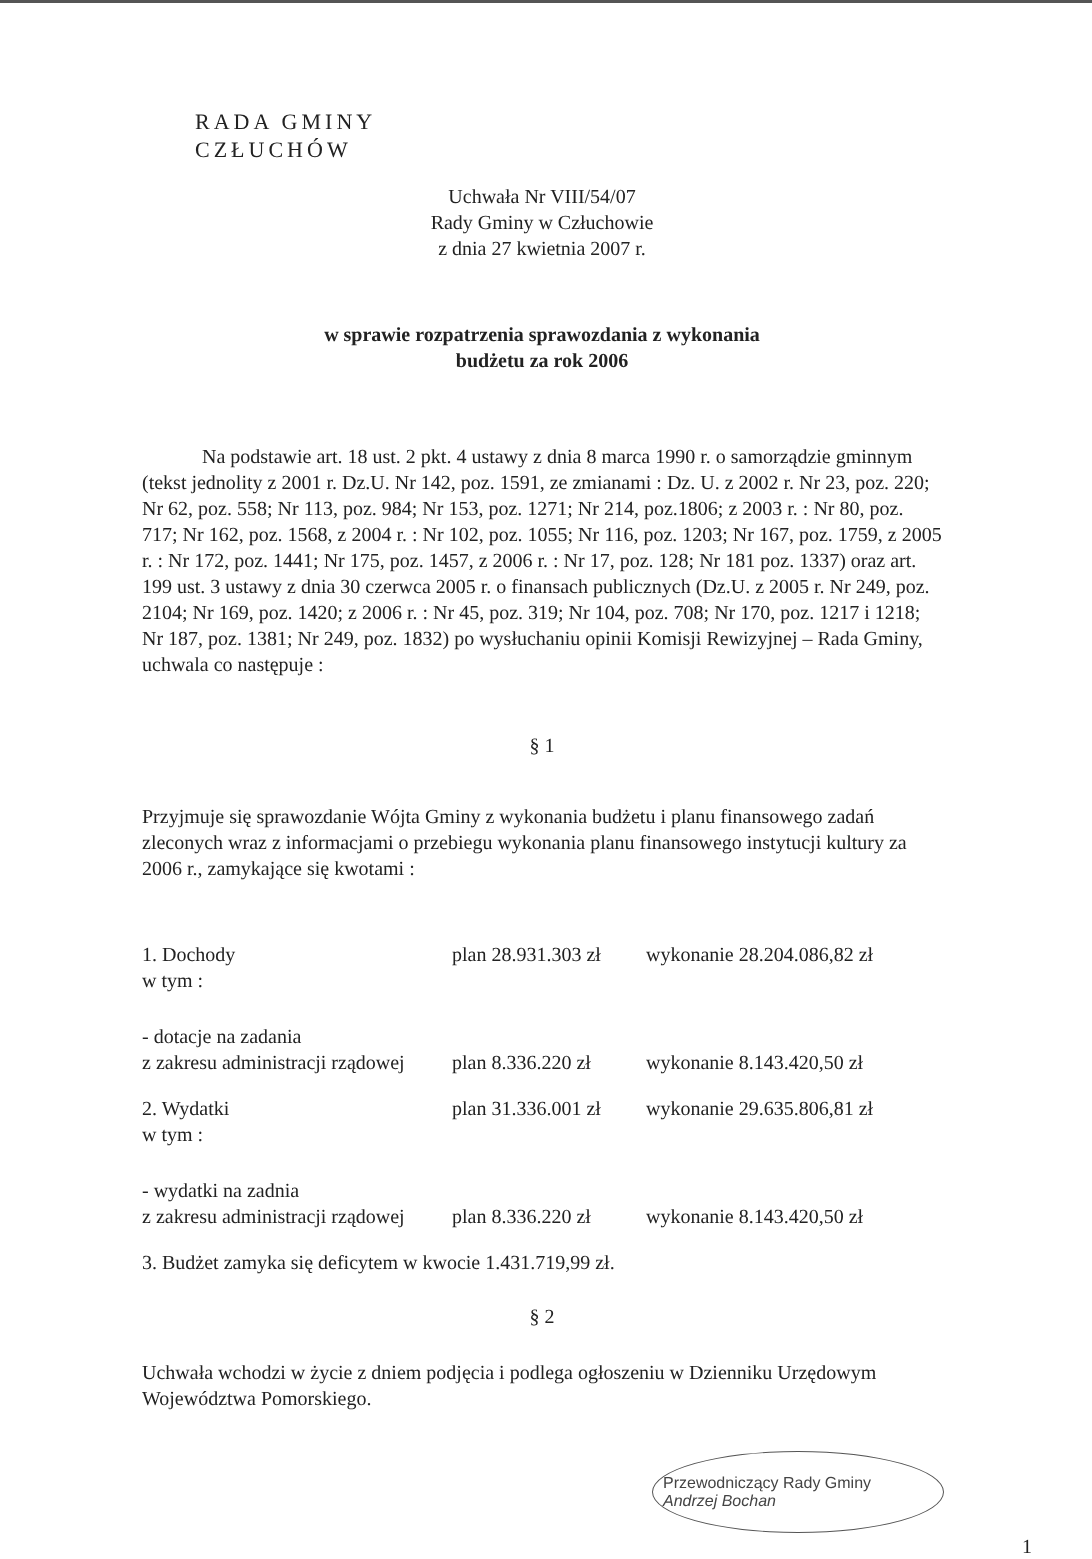RADA GMINY
CZŁUCHÓW
Uchwała Nr VIII/54/07
Rady Gminy w Człuchowie
z dnia 27 kwietnia 2007 r.
w sprawie rozpatrzenia sprawozdania z wykonania
budżetu za rok 2006
Na podstawie art. 18 ust. 2 pkt. 4 ustawy z dnia 8 marca 1990 r. o samorządzie gminnym (tekst jednolity z 2001 r. Dz.U. Nr 142, poz. 1591, ze zmianami : Dz. U. z 2002 r. Nr 23, poz. 220; Nr 62, poz. 558; Nr 113, poz. 984; Nr 153, poz. 1271; Nr 214, poz.1806; z 2003 r. : Nr 80, poz. 717; Nr 162, poz. 1568, z 2004 r. : Nr 102, poz. 1055; Nr 116, poz. 1203; Nr 167, poz. 1759, z 2005 r. : Nr 172, poz. 1441; Nr 175, poz. 1457, z 2006 r. : Nr 17, poz. 128; Nr 181 poz. 1337) oraz art. 199 ust. 3 ustawy z dnia 30 czerwca 2005 r. o finansach publicznych (Dz.U. z 2005 r. Nr 249, poz. 2104; Nr 169, poz. 1420; z 2006 r. : Nr 45, poz. 319; Nr 104, poz. 708; Nr 170, poz. 1217 i 1218; Nr 187, poz. 1381; Nr 249, poz. 1832) po wysłuchaniu opinii Komisji Rewizyjnej – Rada Gminy, uchwala co następuje :
§ 1
Przyjmuje się sprawozdanie Wójta Gminy z wykonania budżetu i planu finansowego zadań zleconych wraz z informacjami o przebiegu wykonania planu finansowego instytucji kultury za 2006 r., zamykające się kwotami :
| 1. Dochody w tym : | plan 28.931.303 zł | wykonanie 28.204.086,82 zł |
| - dotacje na zadania z zakresu administracji rządowej | plan 8.336.220 zł | wykonanie 8.143.420,50 zł |
| 2. Wydatki w tym : | plan 31.336.001 zł | wykonanie 29.635.806,81 zł |
| - wydatki na zadnia z zakresu administracji rządowej | plan 8.336.220 zł | wykonanie 8.143.420,50 zł |
3. Budżet zamyka się deficytem w kwocie 1.431.719,99 zł.
§ 2
Uchwała wchodzi w życie z dniem podjęcia i podlega ogłoszeniu w Dzienniku Urzędowym Województwa Pomorskiego.
Przewodniczący Rady Gminy
Andrzej Bochan
1